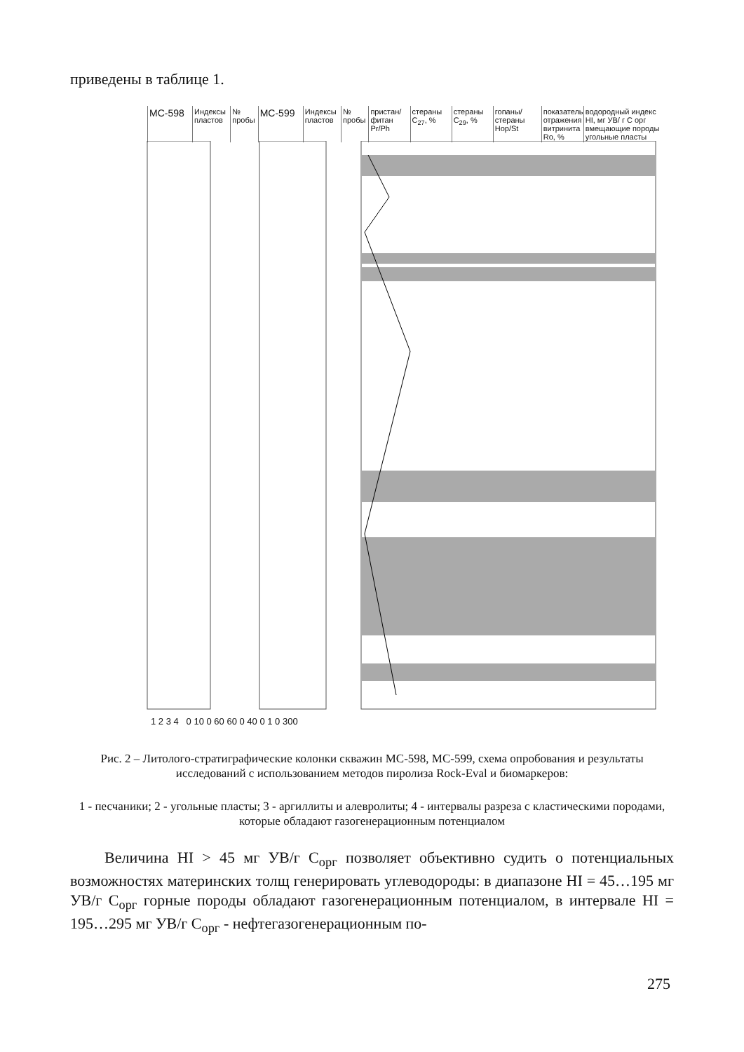приведены в таблице 1.
МС-598
Индексы пластов
№ пробы
МС-599
Индексы пластов
№ пробы
пристан/ фитан Pr/Ph
стераны C<sub>27</sub>, %
стераны C<sub>29</sub>, %
гопаны/ стераны Hop/St
показатель отражения витринита Ro, %
водородный индекс HI, мг УВ/ г С орг вмещающие породы угольные пласты
1 2 3 4 0 10 0 60 60 0 40 0 1 0 300
Рис. 2 – Литолого-стратиграфические колонки скважин МС-598, МС-599, схема опробования и результаты исследований с использованием методов пиролиза Rock-Eval и биомаркеров:
1 - песчаники; 2 - угольные пласты; 3 - аргиллиты и алевролиты; 4 - интервалы разреза с кластическими породами, которые обладают газогенерационным потенциалом
Величина HI > 45 мг УВ/г С<sub>орг</sub> позволяет объективно судить о потенциальных возможностях материнских толщ генерировать углеводороды: в диапазоне HI = 45…195 мг УВ/г С<sub>орг</sub> горные породы обладают газогенерационным потенциалом, в интервале HI = 195…295 мг УВ/г С<sub>орг</sub> - нефтегазогенерационным по-
275